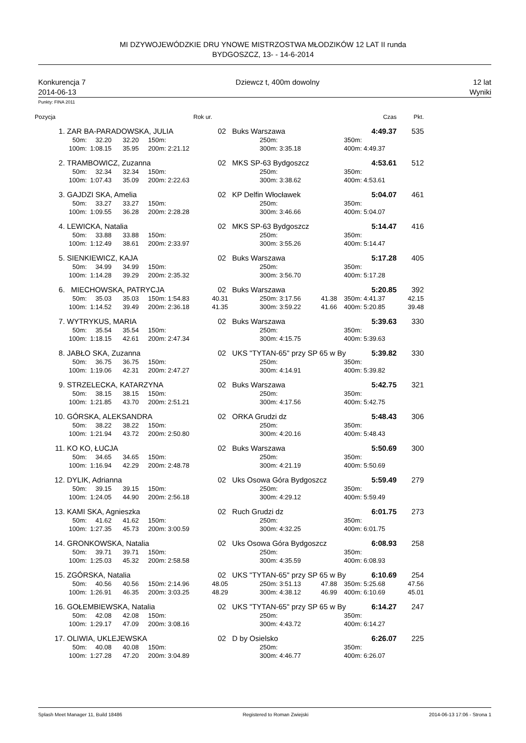MI DZYWOJEWÓDZKIE DRU YNOWE MISTRZOSTWA MŁODZIKÓW 12 LAT II runda
BYDGOSZCZ, 13- - 14-6-2014
Konkurencja 7
2014-06-13
Dziewcz t, 400m dowolny 12 lat
Wyniki
Punkty: FINA 2011
| Pozycja | | | | | | Rok ur. | | | | | | Czas | Pkt. |
| 1. | ZAR BA-PARADOWSKA, JULIA | | | | | 02 | Buks Warszawa | | | | | 4:49.37 | 535 |
| | 50m: | 32.20 | 32.20 | 150m: | | | | 250m: | | | 350m: | | |
| | 100m: | 1:08.15 | 35.95 | 200m: | 2:21.12 | | | 300m: | 3:35.18 | | 400m: | 4:49.37 | |
| 2. | TRAMBOWICZ, Zuzanna | | | | | 02 | MKS SP-63 Bydgoszcz | | | | | 4:53.61 | 512 |
| | 50m: | 32.34 | 32.34 | 150m: | | | | 250m: | | | 350m: | | |
| | 100m: | 1:07.43 | 35.09 | 200m: | 2:22.63 | | | 300m: | 3:38.62 | | 400m: | 4:53.61 | |
| 3. | GAJDZI SKA, Amelia | | | | | 02 | KP Delfin Włocławek | | | | | 5:04.07 | 461 |
| | 50m: | 33.27 | 33.27 | 150m: | | | | 250m: | | | 350m: | | |
| | 100m: | 1:09.55 | 36.28 | 200m: | 2:28.28 | | | 300m: | 3:46.66 | | 400m: | 5:04.07 | |
| 4. | LEWICKA, Natalia | | | | | 02 | MKS SP-63 Bydgoszcz | | | | | 5:14.47 | 416 |
| | 50m: | 33.88 | 33.88 | 150m: | | | | 250m: | | | 350m: | | |
| | 100m: | 1:12.49 | 38.61 | 200m: | 2:33.97 | | | 300m: | 3:55.26 | | 400m: | 5:14.47 | |
| 5. | SIENKIEWICZ, KAJA | | | | | 02 | Buks Warszawa | | | | | 5:17.28 | 405 |
| | 50m: | 34.99 | 34.99 | 150m: | | | | 250m: | | | 350m: | | |
| | 100m: | 1:14.28 | 39.29 | 200m: | 2:35.32 | | | 300m: | 3:56.70 | | 400m: | 5:17.28 | |
| 6. | MIECHOWSKA, PATRYCJA | | | | | 02 | Buks Warszawa | | | | | 5:20.85 | 392 |
| | 50m: | 35.03 | 35.03 | 150m: | 1:54.83 | 40.31 | | 250m: | 3:17.56 | 41.38 | 350m: | 4:41.37 | 42.15 |
| | 100m: | 1:14.52 | 39.49 | 200m: | 2:36.18 | 41.35 | | 300m: | 3:59.22 | 41.66 | 400m: | 5:20.85 | 39.48 |
| 7. | WYTRYKUS, MARIA | | | | | 02 | Buks Warszawa | | | | | 5:39.63 | 330 |
| | 50m: | 35.54 | 35.54 | 150m: | | | | 250m: | | | 350m: | | |
| | 100m: | 1:18.15 | 42.61 | 200m: | 2:47.34 | | | 300m: | 4:15.75 | | 400m: | 5:39.63 | |
| 8. | JABŁO SKA, Zuzanna | | | | | 02 | UKS "TYTAN-65" przy SP 65 w By | | | | | 5:39.82 | 330 |
| | 50m: | 36.75 | 36.75 | 150m: | | | | 250m: | | | 350m: | | |
| | 100m: | 1:19.06 | 42.31 | 200m: | 2:47.27 | | | 300m: | 4:14.91 | | 400m: | 5:39.82 | |
| 9. | STRZELECKA, KATARZYNA | | | | | 02 | Buks Warszawa | | | | | 5:42.75 | 321 |
| | 50m: | 38.15 | 38.15 | 150m: | | | | 250m: | | | 350m: | | |
| | 100m: | 1:21.85 | 43.70 | 200m: | 2:51.21 | | | 300m: | 4:17.56 | | 400m: | 5:42.75 | |
| 10. | GÓRSKA, ALEKSANDRA | | | | | 02 | ORKA Grudzi dz | | | | | 5:48.43 | 306 |
| | 50m: | 38.22 | 38.22 | 150m: | | | | 250m: | | | 350m: | | |
| | 100m: | 1:21.94 | 43.72 | 200m: | 2:50.80 | | | 300m: | 4:20.16 | | 400m: | 5:48.43 | |
| 11. | KO KO, ŁUCJA | | | | | 02 | Buks Warszawa | | | | | 5:50.69 | 300 |
| | 50m: | 34.65 | 34.65 | 150m: | | | | 250m: | | | 350m: | | |
| | 100m: | 1:16.94 | 42.29 | 200m: | 2:48.78 | | | 300m: | 4:21.19 | | 400m: | 5:50.69 | |
| 12. | DYLIK, Adrianna | | | | | 02 | Uks Osowa Góra Bydgoszcz | | | | | 5:59.49 | 279 |
| | 50m: | 39.15 | 39.15 | 150m: | | | | 250m: | | | 350m: | | |
| | 100m: | 1:24.05 | 44.90 | 200m: | 2:56.18 | | | 300m: | 4:29.12 | | 400m: | 5:59.49 | |
| 13. | KAMI SKA, Agnieszka | | | | | 02 | Ruch Grudzi dz | | | | | 6:01.75 | 273 |
| | 50m: | 41.62 | 41.62 | 150m: | | | | 250m: | | | 350m: | | |
| | 100m: | 1:27.35 | 45.73 | 200m: | 3:00.59 | | | 300m: | 4:32.25 | | 400m: | 6:01.75 | |
| 14. | GRONKOWSKA, Natalia | | | | | 02 | Uks Osowa Góra Bydgoszcz | | | | | 6:08.93 | 258 |
| | 50m: | 39.71 | 39.71 | 150m: | | | | 250m: | | | 350m: | | |
| | 100m: | 1:25.03 | 45.32 | 200m: | 2:58.58 | | | 300m: | 4:35.59 | | 400m: | 6:08.93 | |
| 15. | ZGÓRSKA, Natalia | | | | | 02 | UKS "TYTAN-65" przy SP 65 w By | | | | | 6:10.69 | 254 |
| | 50m: | 40.56 | 40.56 | 150m: | 2:14.96 | 48.05 | | 250m: | 3:51.13 | 47.88 | 350m: | 5:25.68 | 47.56 |
| | 100m: | 1:26.91 | 46.35 | 200m: | 3:03.25 | 48.29 | | 300m: | 4:38.12 | 46.99 | 400m: | 6:10.69 | 45.01 |
| 16. | GOŁEMBIEWSKA, Natalia | | | | | 02 | UKS "TYTAN-65" przy SP 65 w By | | | | | 6:14.27 | 247 |
| | 50m: | 42.08 | 42.08 | 150m: | | | | 250m: | | | 350m: | | |
| | 100m: | 1:29.17 | 47.09 | 200m: | 3:08.16 | | | 300m: | 4:43.72 | | 400m: | 6:14.27 | |
| 17. | OLIWIA, UKLEJEWSKA | | | | | 02 | D by Osielsko | | | | | 6:26.07 | 225 |
| | 50m: | 40.08 | 40.08 | 150m: | | | | 250m: | | | 350m: | | |
| | 100m: | 1:27.28 | 47.20 | 200m: | 3:04.89 | | | 300m: | 4:46.77 | | 400m: | 6:26.07 | |
Splash Meet Manager 11, Build 18486 Registered to Roman Zwiejski 2014-06-13 17:06 - Strona 1